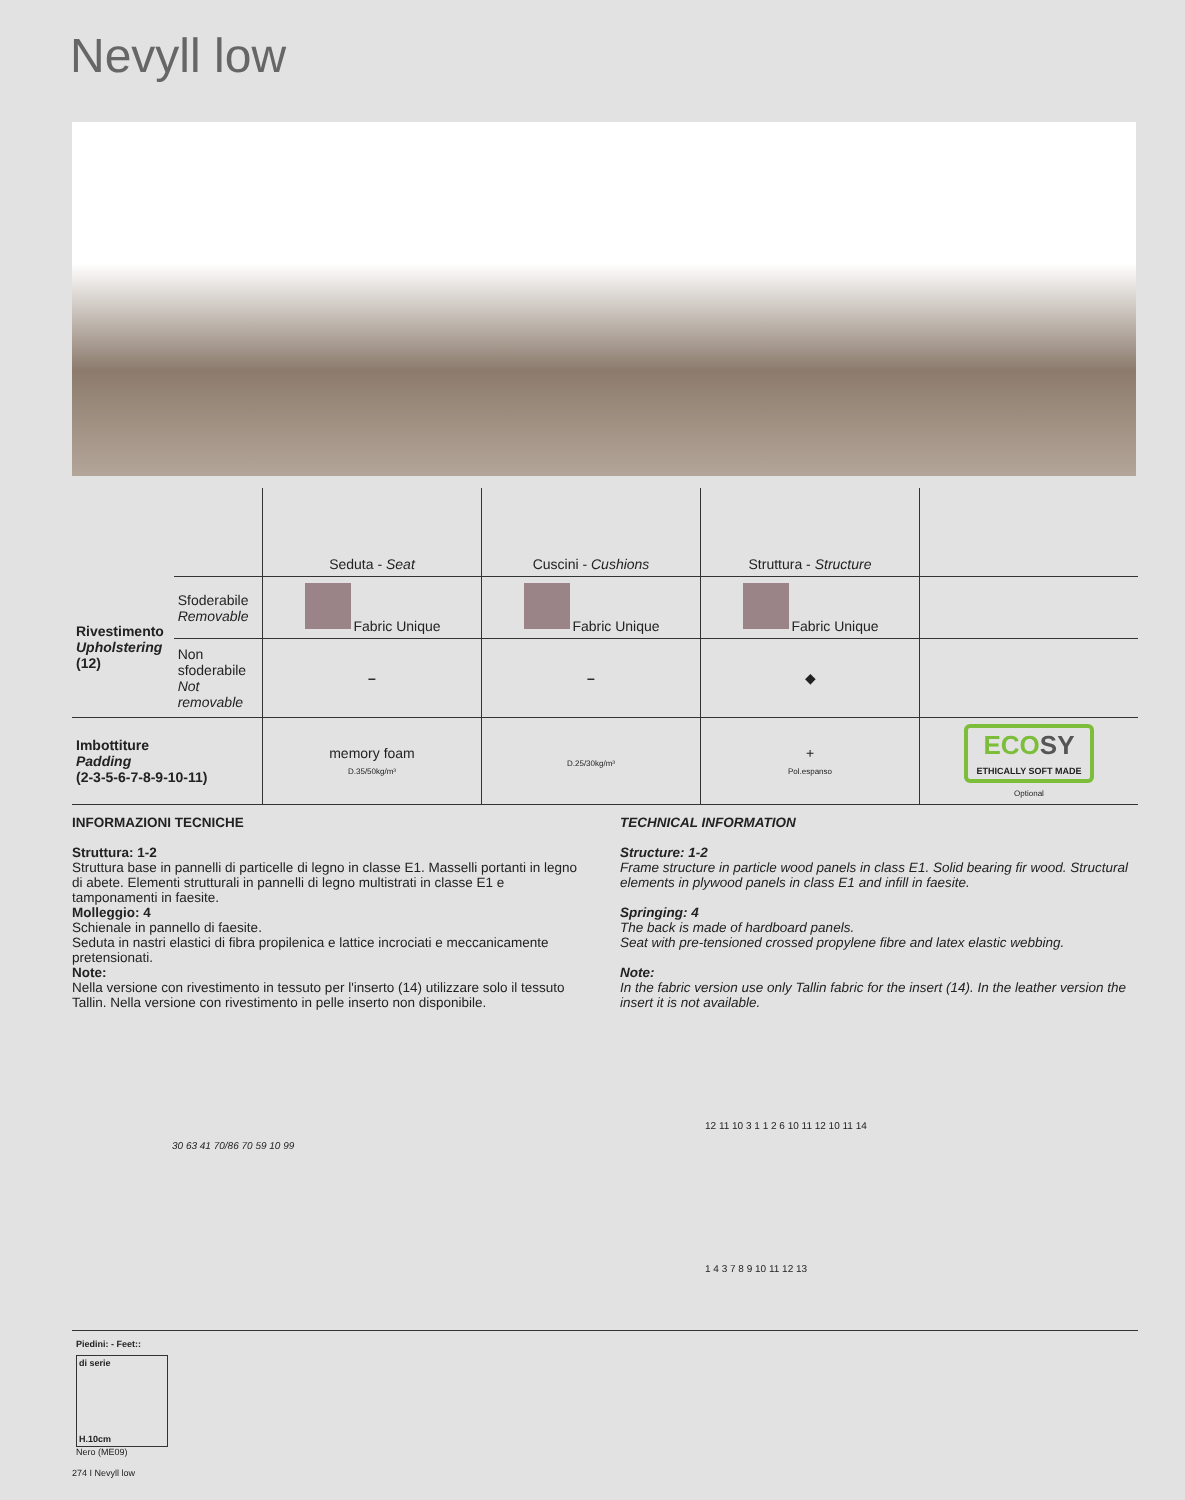Nevyll low
| | | Seduta - Seat | Cuscini - Cushions | Struttura - Structure | |
| Rivestimento Upholstering (12) | Sfoderabile Removable | Fabric Unique | Fabric Unique | Fabric Unique | |
| | Non sfoderabile Not removable | – | – | ◆ | |
| Imbottiture Padding (2-3-5-6-7-8-9-10-11) | | memory foam D.35/50kg/m³ | D.25/30kg/m³ | + Pol.espanso | ECO SY ETHICALLY SOFT MADE Optional |
INFORMAZIONI TECNICHE
Struttura: 1-2
Struttura base in pannelli di particelle di legno in classe E1. Masselli portanti in legno di abete. Elementi strutturali in pannelli di legno multistrati in classe E1 e tamponamenti in faesite.
Molleggio: 4
Schienale in pannello di faesite.
Seduta in nastri elastici di fibra propilenica e lattice incrociati e meccanicamente pretensionati.
Note:
Nella versione con rivestimento in tessuto per l'inserto (14) utilizzare solo il tessuto Tallin. Nella versione con rivestimento in pelle inserto non disponibile.
TECHNICAL INFORMATION
Structure: 1-2
Frame structure in particle wood panels in class E1. Solid bearing fir wood. Structural elements in plywood panels in class E1 and infill in faesite.
Springing: 4
The back is made of hardboard panels.
Seat with pre-tensioned crossed propylene fibre and latex elastic webbing.
Note:
In the fabric version use only Tallin fabric for the insert (14). In the leather version the insert it is not available.
30 63 41 70/86 70 59 10 99
12 11 10 3 1 1 2 6 10 11 12 10 11 14
1 4 3 7 8 9 10 11 12 13
Piedini: - Feet::
di serie
H.10cm
Nero (ME09)
274 I Nevyll low